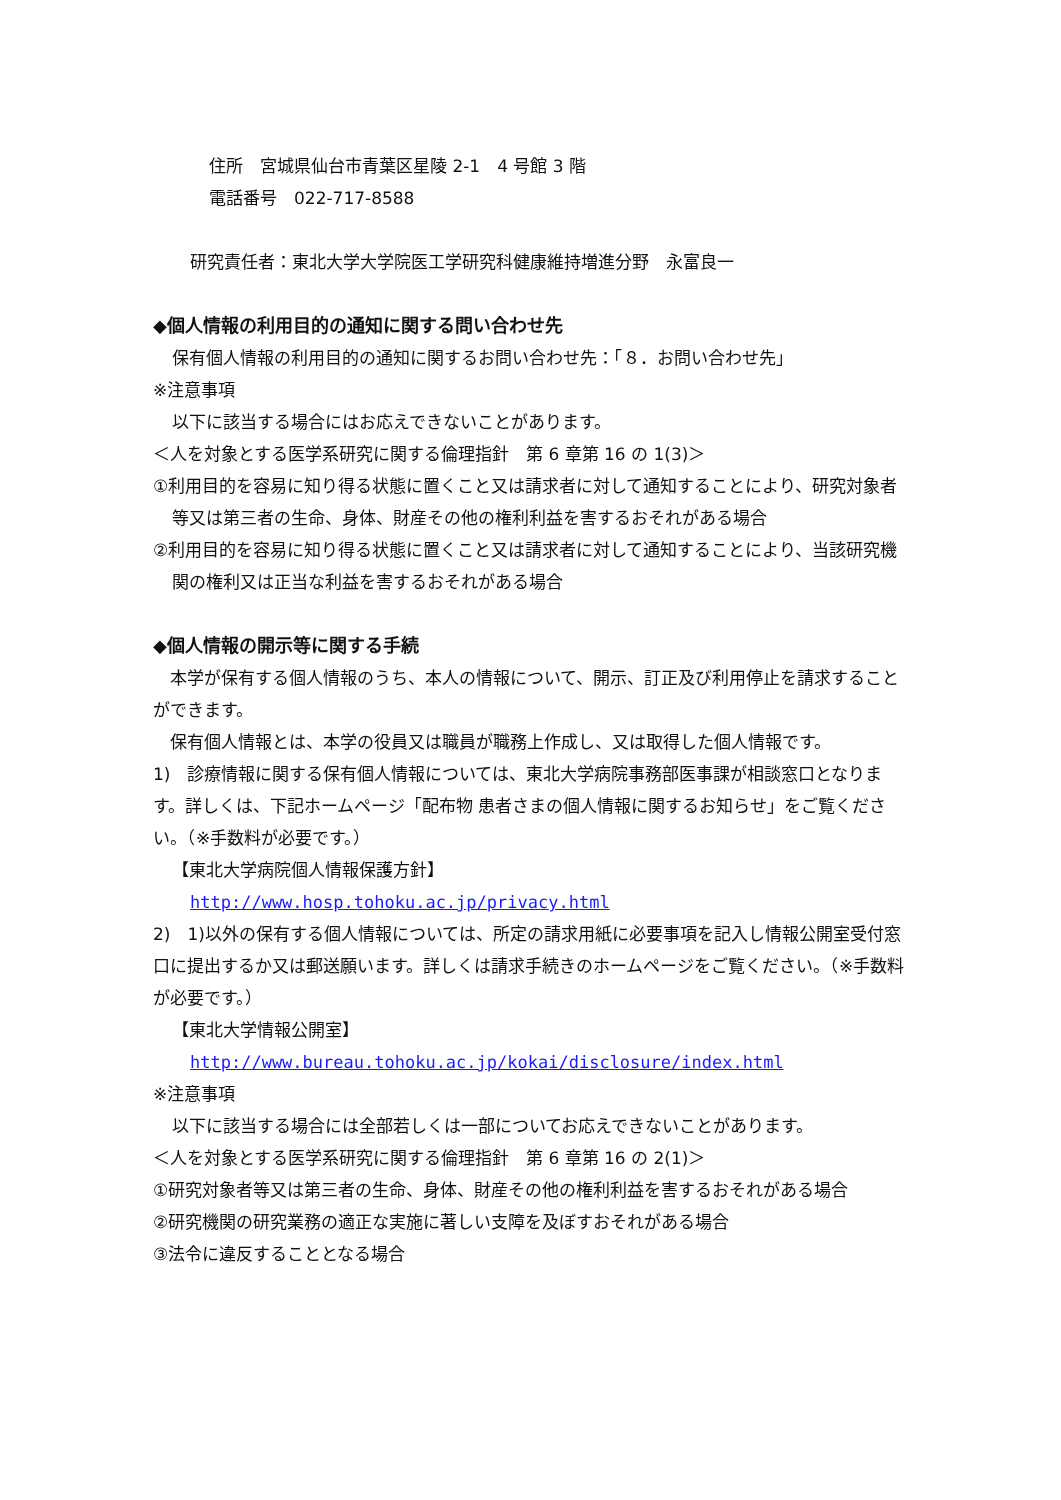住所　宮城県仙台市青葉区星陵 2-1　4 号館 3 階
電話番号　022-717-8588
研究責任者：東北大学大学院医工学研究科健康維持増進分野　永富良一
◆個人情報の利用目的の通知に関する問い合わせ先
保有個人情報の利用目的の通知に関するお問い合わせ先：「８．お問い合わせ先」
※注意事項
以下に該当する場合にはお応えできないことがあります。
＜人を対象とする医学系研究に関する倫理指針　第 6 章第 16 の 1(3)＞
①利用目的を容易に知り得る状態に置くこと又は請求者に対して通知することにより、研究対象者等又は第三者の生命、身体、財産その他の権利利益を害するおそれがある場合
②利用目的を容易に知り得る状態に置くこと又は請求者に対して通知することにより、当該研究機関の権利又は正当な利益を害するおそれがある場合
◆個人情報の開示等に関する手続
　本学が保有する個人情報のうち、本人の情報について、開示、訂正及び利用停止を請求することができます。
　保有個人情報とは、本学の役員又は職員が職務上作成し、又は取得した個人情報です。
1)　診療情報に関する保有個人情報については、東北大学病院事務部医事課が相談窓口となります。詳しくは、下記ホームページ「配布物 患者さまの個人情報に関するお知らせ」をご覧ください。（※手数料が必要です。）
【東北大学病院個人情報保護方針】
http://www.hosp.tohoku.ac.jp/privacy.html
2)　1)以外の保有する個人情報については、所定の請求用紙に必要事項を記入し情報公開室受付窓口に提出するか又は郵送願います。詳しくは請求手続きのホームページをご覧ください。（※手数料が必要です。）
【東北大学情報公開室】
http://www.bureau.tohoku.ac.jp/kokai/disclosure/index.html
※注意事項
以下に該当する場合には全部若しくは一部についてお応えできないことがあります。
＜人を対象とする医学系研究に関する倫理指針　第 6 章第 16 の 2(1)＞
①研究対象者等又は第三者の生命、身体、財産その他の権利利益を害するおそれがある場合
②研究機関の研究業務の適正な実施に著しい支障を及ぼすおそれがある場合
③法令に違反することとなる場合